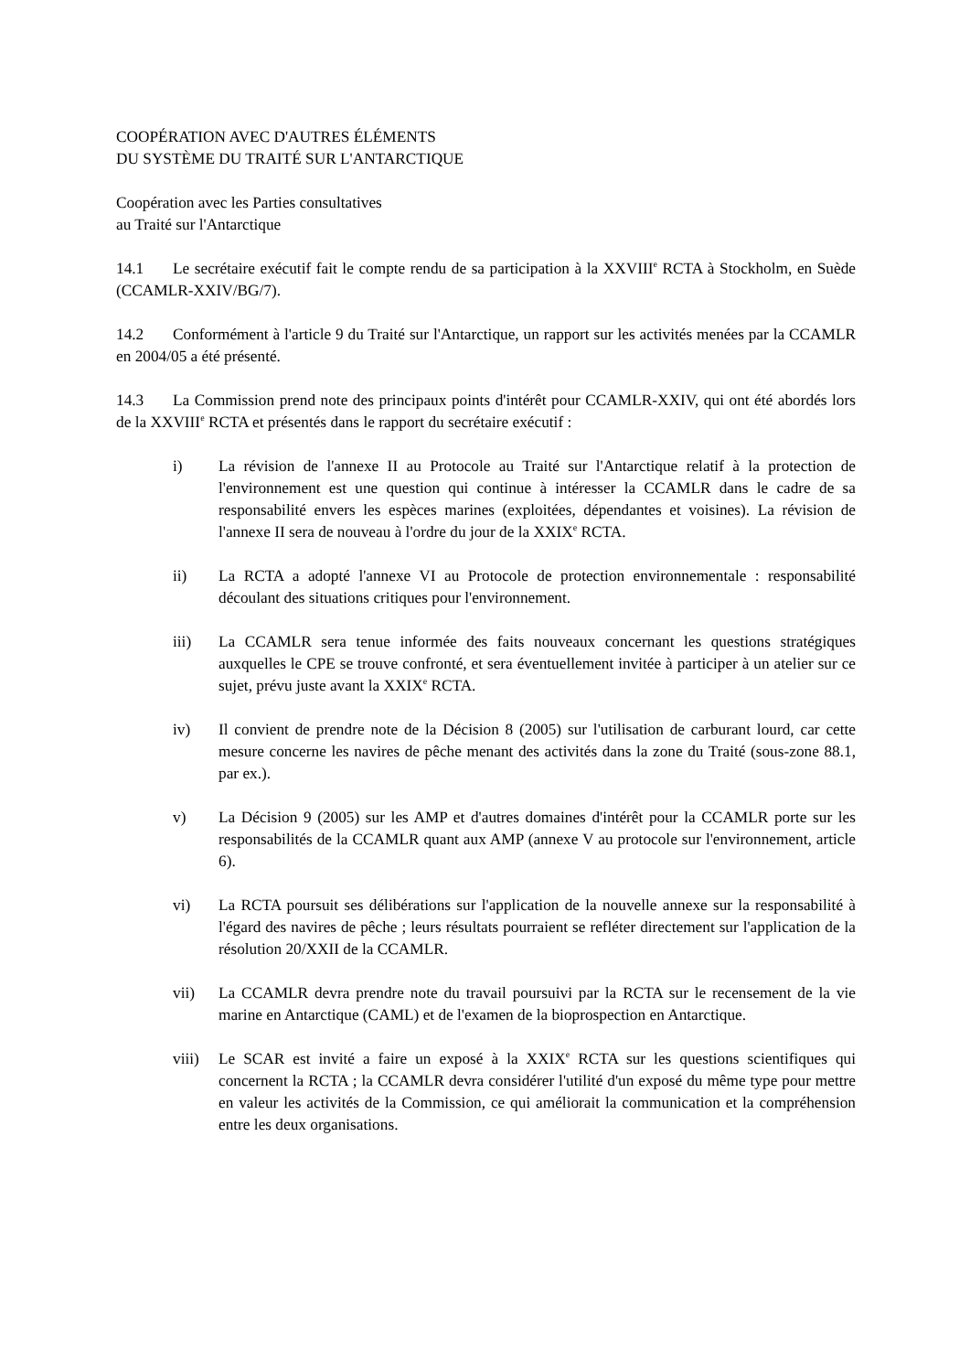COOPÉRATION AVEC D'AUTRES ÉLÉMENTS
DU SYSTÈME DU TRAITÉ SUR L'ANTARCTIQUE
Coopération avec les Parties consultatives
au Traité sur l'Antarctique
14.1 Le secrétaire exécutif fait le compte rendu de sa participation à la XXVIII<sup>e</sup> RCTA à Stockholm, en Suède (CCAMLR-XXIV/BG/7).
14.2 Conformément à l'article 9 du Traité sur l'Antarctique, un rapport sur les activités menées par la CCAMLR en 2004/05 a été présenté.
14.3 La Commission prend note des principaux points d'intérêt pour CCAMLR-XXIV, qui ont été abordés lors de la XXVIII<sup>e</sup> RCTA et présentés dans le rapport du secrétaire exécutif :
i) La révision de l'annexe II au Protocole au Traité sur l'Antarctique relatif à la protection de l'environnement est une question qui continue à intéresser la CCAMLR dans le cadre de sa responsabilité envers les espèces marines (exploitées, dépendantes et voisines). La révision de l'annexe II sera de nouveau à l'ordre du jour de la XXIX<sup>e</sup> RCTA.
ii) La RCTA a adopté l'annexe VI au Protocole de protection environnementale : responsabilité découlant des situations critiques pour l'environnement.
iii) La CCAMLR sera tenue informée des faits nouveaux concernant les questions stratégiques auxquelles le CPE se trouve confronté, et sera éventuellement invitée à participer à un atelier sur ce sujet, prévu juste avant la XXIX<sup>e</sup> RCTA.
iv) Il convient de prendre note de la Décision 8 (2005) sur l'utilisation de carburant lourd, car cette mesure concerne les navires de pêche menant des activités dans la zone du Traité (sous-zone 88.1, par ex.).
v) La Décision 9 (2005) sur les AMP et d'autres domaines d'intérêt pour la CCAMLR porte sur les responsabilités de la CCAMLR quant aux AMP (annexe V au protocole sur l'environnement, article 6).
vi) La RCTA poursuit ses délibérations sur l'application de la nouvelle annexe sur la responsabilité à l'égard des navires de pêche ; leurs résultats pourraient se refléter directement sur l'application de la résolution 20/XXII de la CCAMLR.
vii) La CCAMLR devra prendre note du travail poursuivi par la RCTA sur le recensement de la vie marine en Antarctique (CAML) et de l'examen de la bioprospection en Antarctique.
viii) Le SCAR est invité a faire un exposé à la XXIX<sup>e</sup> RCTA sur les questions scientifiques qui concernent la RCTA ; la CCAMLR devra considérer l'utilité d'un exposé du même type pour mettre en valeur les activités de la Commission, ce qui améliorait la communication et la compréhension entre les deux organisations.